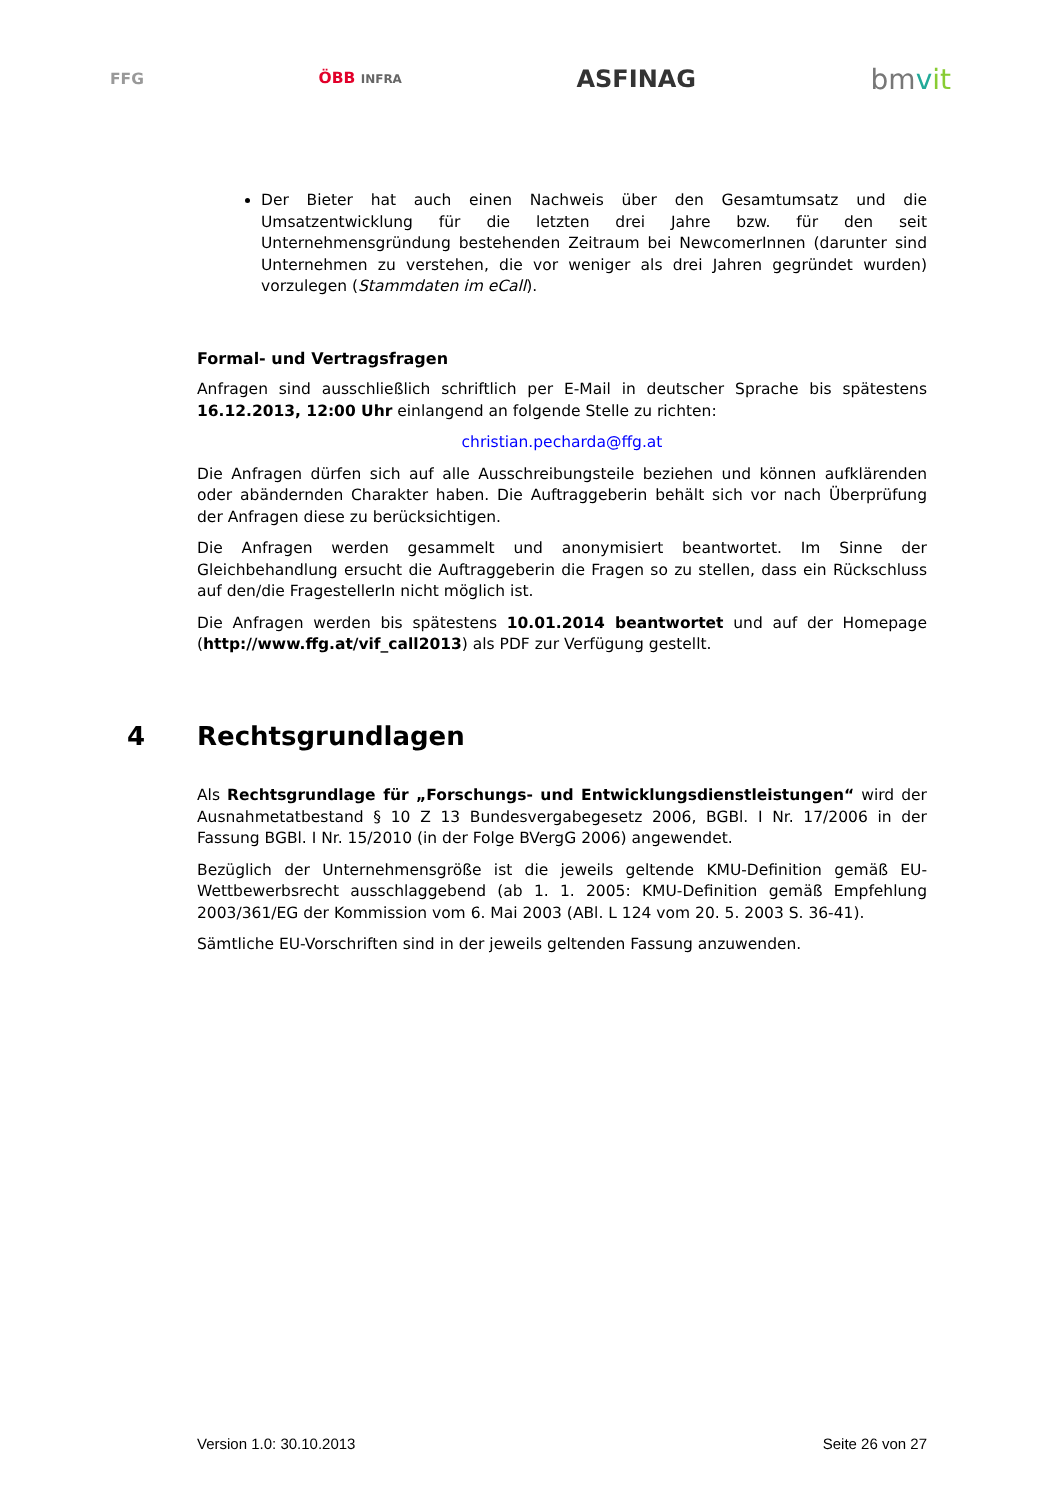FFG
ÖBB INFRA
ASFINAG
bmvit
Der Bieter hat auch einen Nachweis über den Gesamtumsatz und die Umsatzentwicklung für die letzten drei Jahre bzw. für den seit Unternehmensgründung bestehenden Zeitraum bei NewcomerInnen (darunter sind Unternehmen zu verstehen, die vor weniger als drei Jahren gegründet wurden) vorzulegen (Stammdaten im eCall).
Formal- und Vertragsfragen
Anfragen sind ausschließlich schriftlich per E-Mail in deutscher Sprache bis spätestens 16.12.2013, 12:00 Uhr einlangend an folgende Stelle zu richten:
christian.pecharda@ffg.at
Die Anfragen dürfen sich auf alle Ausschreibungsteile beziehen und können aufklärenden oder abändernden Charakter haben. Die Auftraggeberin behält sich vor nach Überprüfung der Anfragen diese zu berücksichtigen.
Die Anfragen werden gesammelt und anonymisiert beantwortet. Im Sinne der Gleichbehandlung ersucht die Auftraggeberin die Fragen so zu stellen, dass ein Rückschluss auf den/die FragestellerIn nicht möglich ist.
Die Anfragen werden bis spätestens 10.01.2014 beantwortet und auf der Homepage (http://www.ffg.at/vif_call2013) als PDF zur Verfügung gestellt.
4 Rechtsgrundlagen
Als Rechtsgrundlage für „Forschungs- und Entwicklungsdienstleistungen“ wird der Ausnahmetatbestand § 10 Z 13 Bundesvergabegesetz 2006, BGBl. I Nr. 17/2006 in der Fassung BGBl. I Nr. 15/2010 (in der Folge BVergG 2006) angewendet.
Bezüglich der Unternehmensgröße ist die jeweils geltende KMU-Definition gemäß EU-Wettbewerbsrecht ausschlaggebend (ab 1. 1. 2005: KMU-Definition gemäß Empfehlung 2003/361/EG der Kommission vom 6. Mai 2003 (ABl. L 124 vom 20. 5. 2003 S. 36-41).
Sämtliche EU-Vorschriften sind in der jeweils geltenden Fassung anzuwenden.
Version 1.0: 30.10.2013 Seite 26 von 27